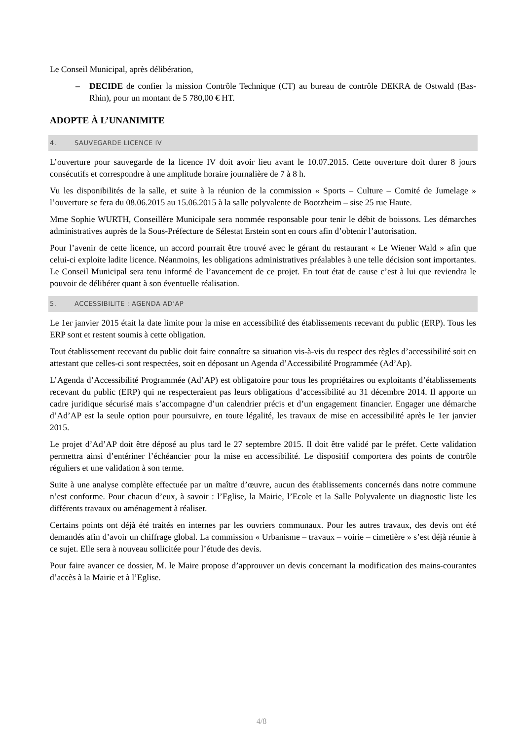Le Conseil Municipal, après délibération,
– DECIDE de confier la mission Contrôle Technique (CT) au bureau de contrôle DEKRA de Ostwald (Bas-Rhin), pour un montant de 5 780,00 € HT.
ADOPTE À L’UNANIMITE
4. SAUVEGARDE LICENCE IV
L’ouverture pour sauvegarde de la licence IV doit avoir lieu avant le 10.07.2015. Cette ouverture doit durer 8 jours consécutifs et correspondre à une amplitude horaire journalière de 7 à 8 h.
Vu les disponibilités de la salle, et suite à la réunion de la commission « Sports – Culture – Comité de Jumelage » l’ouverture se fera du 08.06.2015 au 15.06.2015 à la salle polyvalente de Bootzheim – sise 25 rue Haute.
Mme Sophie WURTH, Conseillère Municipale sera nommée responsable pour tenir le débit de boissons. Les démarches administratives auprès de la Sous-Préfecture de Sélestat Erstein sont en cours afin d’obtenir l’autorisation.
Pour l’avenir de cette licence, un accord pourrait être trouvé avec le gérant du restaurant « Le Wiener Wald » afin que celui-ci exploite ladite licence. Néanmoins, les obligations administratives préalables à une telle décision sont importantes. Le Conseil Municipal sera tenu informé de l’avancement de ce projet. En tout état de cause c’est à lui que reviendra le pouvoir de délibérer quant à son éventuelle réalisation.
5. ACCESSIBILITE : AGENDA AD’AP
Le 1er janvier 2015 était la date limite pour la mise en accessibilité des établissements recevant du public (ERP). Tous les ERP sont et restent soumis à cette obligation.
Tout établissement recevant du public doit faire connaître sa situation vis-à-vis du respect des règles d’accessibilité soit en attestant que celles-ci sont respectées, soit en déposant un Agenda d’Accessibilité Programmée (Ad’Ap).
L’Agenda d’Accessibilité Programmée (Ad’AP) est obligatoire pour tous les propriétaires ou exploitants d’établissements recevant du public (ERP) qui ne respecteraient pas leurs obligations d’accessibilité au 31 décembre 2014. Il apporte un cadre juridique sécurisé mais s’accompagne d’un calendrier précis et d’un engagement financier. Engager une démarche d’Ad’AP est la seule option pour poursuivre, en toute légalité, les travaux de mise en accessibilité après le 1er janvier 2015.
Le projet d’Ad’AP doit être déposé au plus tard le 27 septembre 2015. Il doit être validé par le préfet. Cette validation permettra ainsi d’entériner l’échéancier pour la mise en accessibilité. Le dispositif comportera des points de contrôle réguliers et une validation à son terme.
Suite à une analyse complète effectuée par un maître d’œuvre, aucun des établissements concernés dans notre commune n’est conforme. Pour chacun d’eux, à savoir : l’Eglise, la Mairie, l’Ecole et la Salle Polyvalente un diagnostic liste les différents travaux ou aménagement à réaliser.
Certains points ont déjà été traités en internes par les ouvriers communaux. Pour les autres travaux, des devis ont été demandés afin d’avoir un chiffrage global. La commission « Urbanisme – travaux – voirie – cimetière » s’est déjà réunie à ce sujet. Elle sera à nouveau sollicitée pour l’étude des devis.
Pour faire avancer ce dossier, M. le Maire propose d’approuver un devis concernant la modification des mains-courantes d’accès à la Mairie et à l’Eglise.
4/8